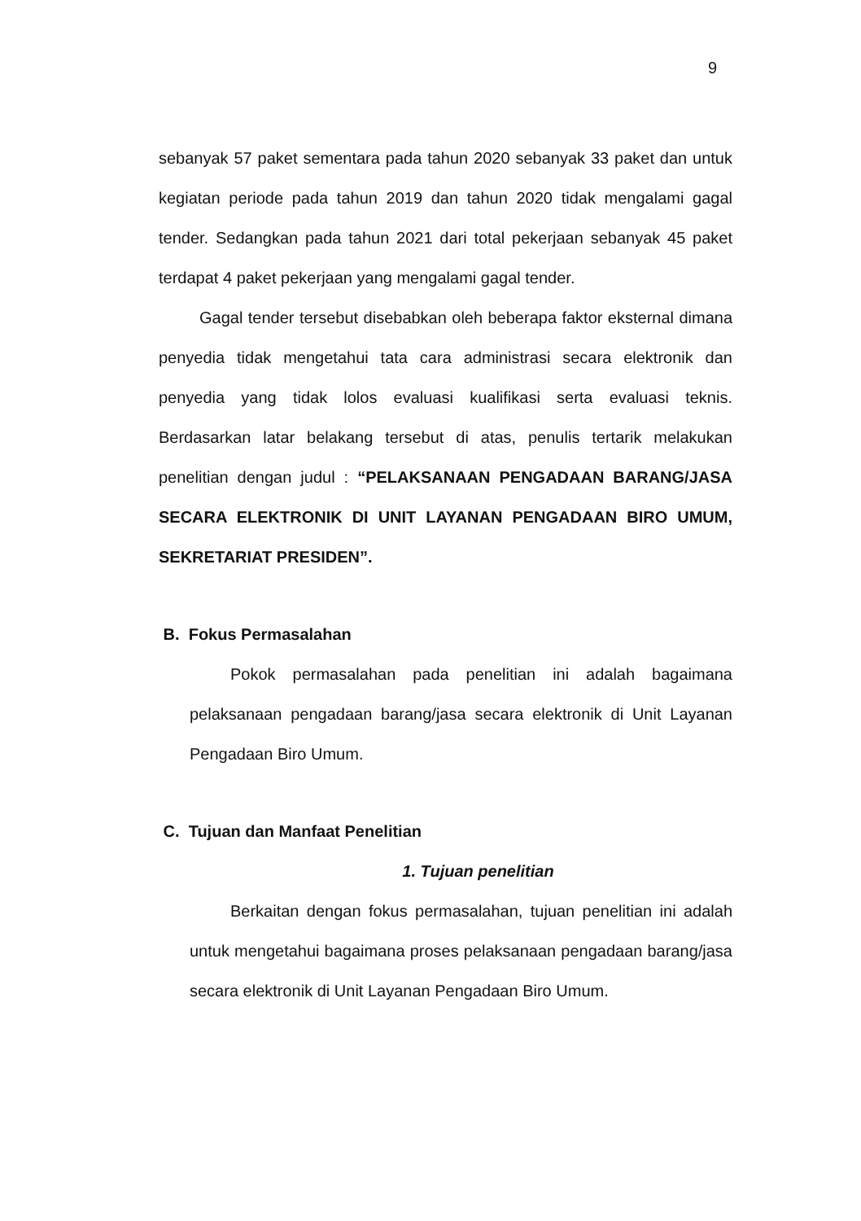9
sebanyak 57 paket sementara pada tahun 2020 sebanyak 33 paket dan untuk kegiatan periode pada tahun 2019 dan tahun 2020 tidak mengalami gagal tender. Sedangkan pada tahun 2021 dari total pekerjaan sebanyak 45 paket terdapat 4 paket pekerjaan yang mengalami gagal tender.
Gagal tender tersebut disebabkan oleh beberapa faktor eksternal dimana penyedia tidak mengetahui tata cara administrasi secara elektronik dan penyedia yang tidak lolos evaluasi kualifikasi serta evaluasi teknis. Berdasarkan latar belakang tersebut di atas, penulis tertarik melakukan penelitian dengan judul : “PELAKSANAAN PENGADAAN BARANG/JASA SECARA ELEKTRONIK DI UNIT LAYANAN PENGADAAN BIRO UMUM, SEKRETARIAT PRESIDEN”.
B. Fokus Permasalahan
Pokok permasalahan pada penelitian ini adalah bagaimana pelaksanaan pengadaan barang/jasa secara elektronik di Unit Layanan Pengadaan Biro Umum.
C. Tujuan dan Manfaat Penelitian
1. Tujuan penelitian
Berkaitan dengan fokus permasalahan, tujuan penelitian ini adalah untuk mengetahui bagaimana proses pelaksanaan pengadaan barang/jasa secara elektronik di Unit Layanan Pengadaan Biro Umum.